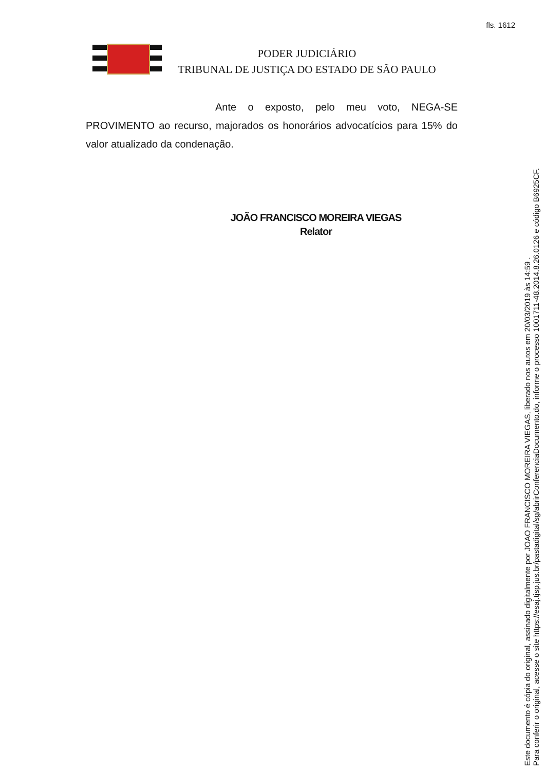fls. 1612
PODER JUDICIÁRIO
TRIBUNAL DE JUSTIÇA DO ESTADO DE SÃO PAULO
Ante o exposto, pelo meu voto, NEGA-SE PROVIMENTO ao recurso, majorados os honorários advocatícios para 15% do valor atualizado da condenação.
JOÃO FRANCISCO MOREIRA VIEGAS
Relator
Este documento é cópia do original, assinado digitalmente por JOAO FRANCISCO MOREIRA VIEGAS, liberado nos autos em 20/03/2019 às 14:59 .
Para conferir o original, acesse o site https://esaj.tjsp.jus.br/pastadigital/sg/abrirConferenciaDocumento.do, informe o processo 1001711-48.2014.8.26.0126 e código B6925CF.